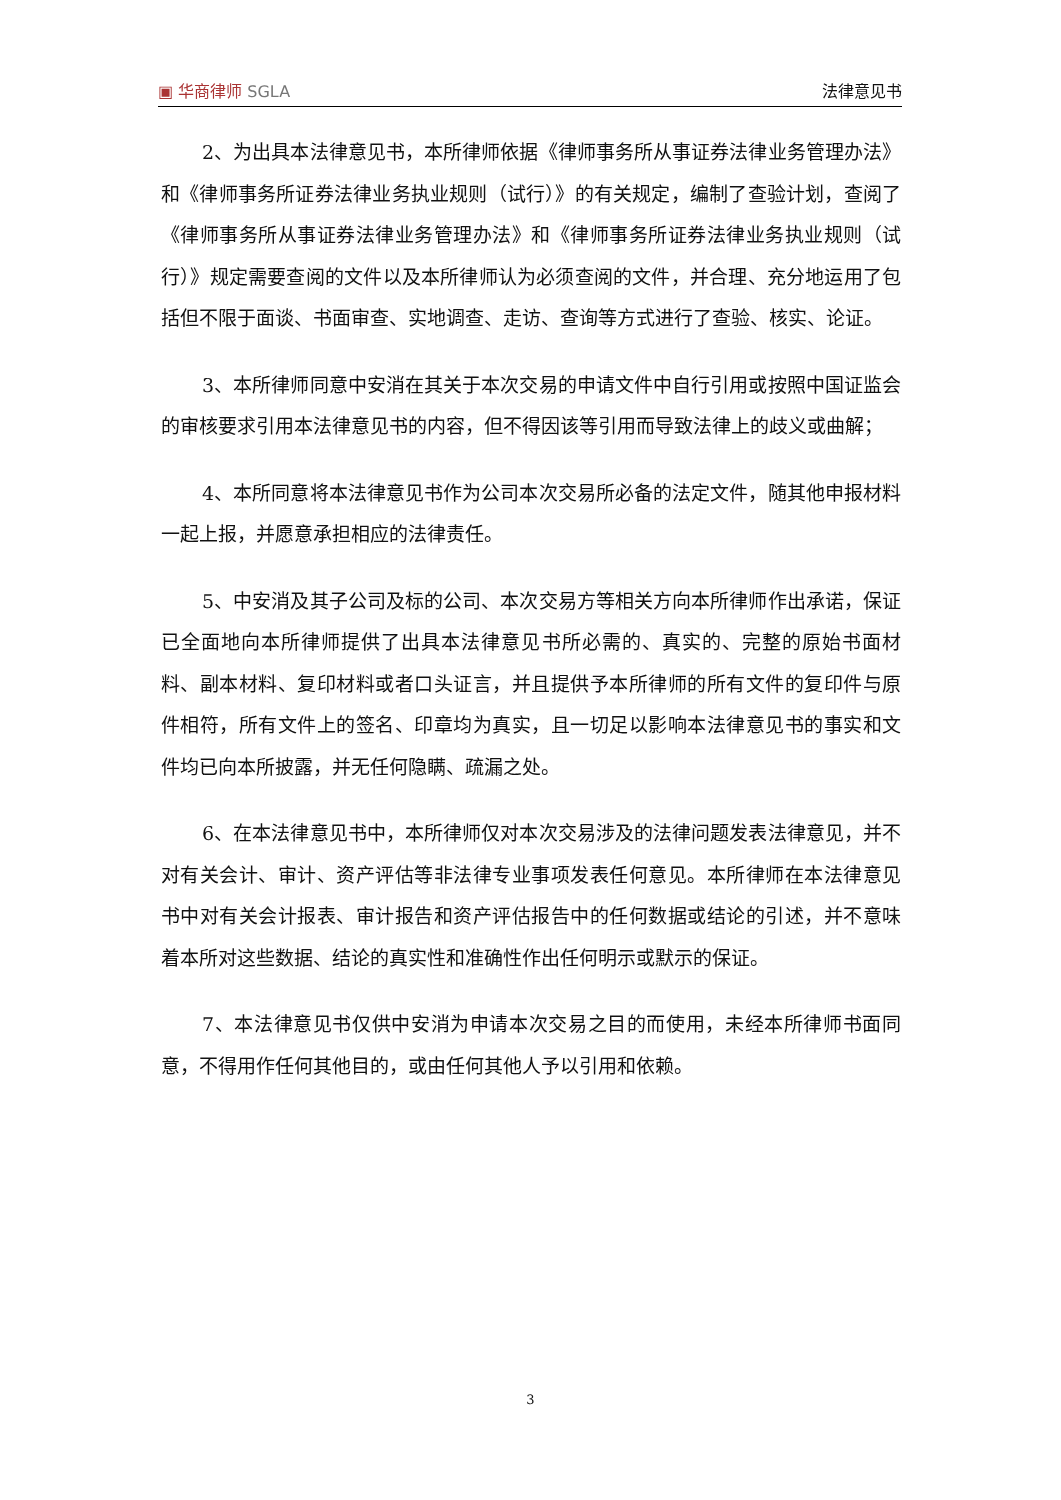▣ 华商律师 SGLA
法律意见书
2、为出具本法律意见书，本所律师依据《律师事务所从事证券法律业务管理办法》和《律师事务所证券法律业务执业规则（试行）》的有关规定，编制了查验计划，查阅了《律师事务所从事证券法律业务管理办法》和《律师事务所证券法律业务执业规则（试行）》规定需要查阅的文件以及本所律师认为必须查阅的文件，并合理、充分地运用了包括但不限于面谈、书面审查、实地调查、走访、查询等方式进行了查验、核实、论证。
3、本所律师同意中安消在其关于本次交易的申请文件中自行引用或按照中国证监会的审核要求引用本法律意见书的内容，但不得因该等引用而导致法律上的歧义或曲解；
4、本所同意将本法律意见书作为公司本次交易所必备的法定文件，随其他申报材料一起上报，并愿意承担相应的法律责任。
5、中安消及其子公司及标的公司、本次交易方等相关方向本所律师作出承诺，保证已全面地向本所律师提供了出具本法律意见书所必需的、真实的、完整的原始书面材料、副本材料、复印材料或者口头证言，并且提供予本所律师的所有文件的复印件与原件相符，所有文件上的签名、印章均为真实，且一切足以影响本法律意见书的事实和文件均已向本所披露，并无任何隐瞒、疏漏之处。
6、在本法律意见书中，本所律师仅对本次交易涉及的法律问题发表法律意见，并不对有关会计、审计、资产评估等非法律专业事项发表任何意见。本所律师在本法律意见书中对有关会计报表、审计报告和资产评估报告中的任何数据或结论的引述，并不意味着本所对这些数据、结论的真实性和准确性作出任何明示或默示的保证。
7、本法律意见书仅供中安消为申请本次交易之目的而使用，未经本所律师书面同意，不得用作任何其他目的，或由任何其他人予以引用和依赖。
3